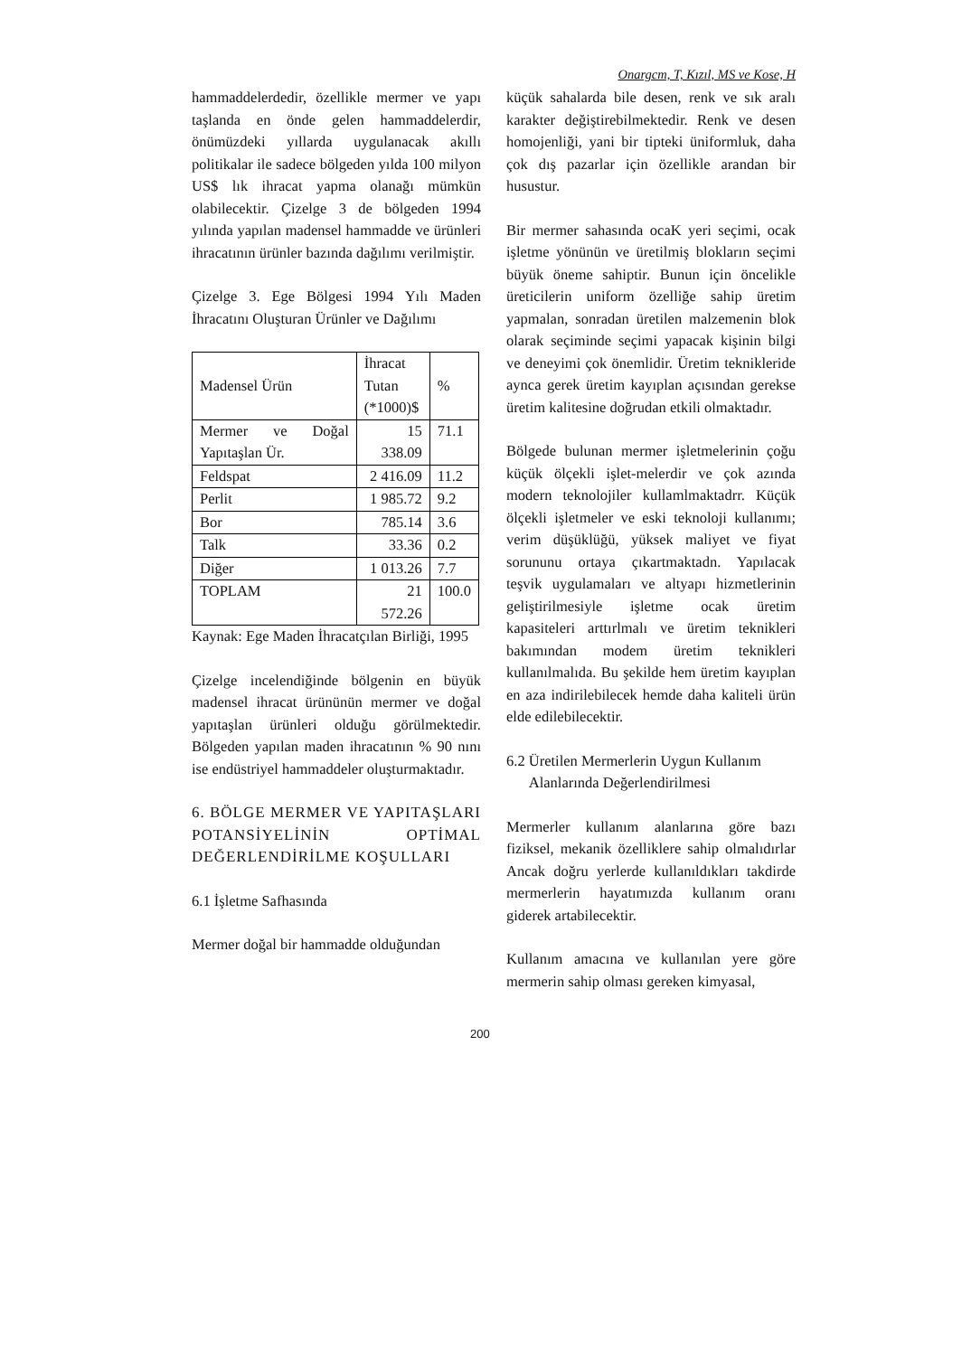Onargcm, T, Kızıl, MS ve Kose, H
hammaddelerdedir, özellikle mermer ve yapı taşlanda en önde gelen hammaddelerdir, önümüzdeki yıllarda uygulanacak akıllı politikalar ile sadece bölgeden yılda 100 milyon US$ lık ihracat yapma olanağı mümkün olabilecektir. Çizelge 3 de bölgeden 1994 yılında yapılan madensel hammadde ve ürünleri ihracatının ürünler bazında dağılımı verilmiştir.
Çizelge 3. Ege Bölgesi 1994 Yılı Maden İhracatını Oluşturan Ürünler ve Dağılımı
| Madensel Ürün | İhracat Tutan (*1000)$ | % |
| --- | --- | --- |
| Mermer ve Doğal Yapıtaşlan Ür. | 15 338.09 | 71.1 |
| Feldspat | 2 416.09 | 11.2 |
| Perlit | 1 985.72 | 9.2 |
| Bor | 785.14 | 3.6 |
| Talk | 33.36 | 0.2 |
| Diğer | 1 013.26 | 7.7 |
| TOPLAM | 21 572.26 | 100.0 |
Kaynak: Ege Maden İhracatçılan Birliği, 1995
Çizelge incelendiğinde bölgenin en büyük madensel ihracat ürününün mermer ve doğal yapıtaşlan ürünleri olduğu görülmektedir. Bölgeden yapılan maden ihracatının % 90 nını ise endüstriyel hammaddeler oluşturmaktadır.
6. BÖLGE MERMER VE YAPITAŞLARI POTANSİYELİNİN OPTİMAL DEĞERLENDİRİLME KOŞULLARI
6.1 İşletme Safhasında
Mermer doğal bir hammadde olduğundan
küçük sahalarda bile desen, renk ve sık aralı karakter değiştirebilmektedir. Renk ve desen homojenliği, yani bir tipteki üniformluk, daha çok dış pazarlar için özellikle arandan bir husustur.
Bir mermer sahasında ocaK yeri seçimi, ocak işletme yönünün ve üretilmiş blokların seçimi büyük öneme sahiptir. Bunun için öncelikle üreticilerin uniform özelliğe sahip üretim yapmalan, sonradan üretilen malzemenin blok olarak seçiminde seçimi yapacak kişinin bilgi ve deneyimi çok önemlidir. Üretim teknikleride aynca gerek üretim kayıplan açısından gerekse üretim kalitesine doğrudan etkili olmaktadır.
Bölgede bulunan mermer işletmelerinin çoğu küçük ölçekli işlet-melerdir ve çok azında modern teknolojiler kullamlmaktadrr. Küçük ölçekli işletmeler ve eski teknoloji kullanımı; verim düşüklüğü, yüksek maliyet ve fiyat sorununu ortaya çıkartmaktadn. Yapılacak teşvik uygulamaları ve altyapı hizmetlerinin geliştirilmesiyle işletme ocak üretim kapasiteleri arttırlmalı ve üretim teknikleri bakımından modem üretim teknikleri kullanılmalıda. Bu şekilde hem üretim kayıplan en aza indirilebilecek hemde daha kaliteli ürün elde edilebilecektir.
6.2 Üretilen Mermerlerin Uygun Kullanım
Alanlarında Değerlendirilmesi
Mermerler kullanım alanlarına göre bazı fiziksel, mekanik özelliklere sahip olmalıdırlar Ancak doğru yerlerde kullanıldıkları takdirde mermerlerin hayatımızda kullanım oranı giderek artabilecektir.
Kullanım amacına ve kullanılan yere göre mermerin sahip olması gereken kimyasal,
200